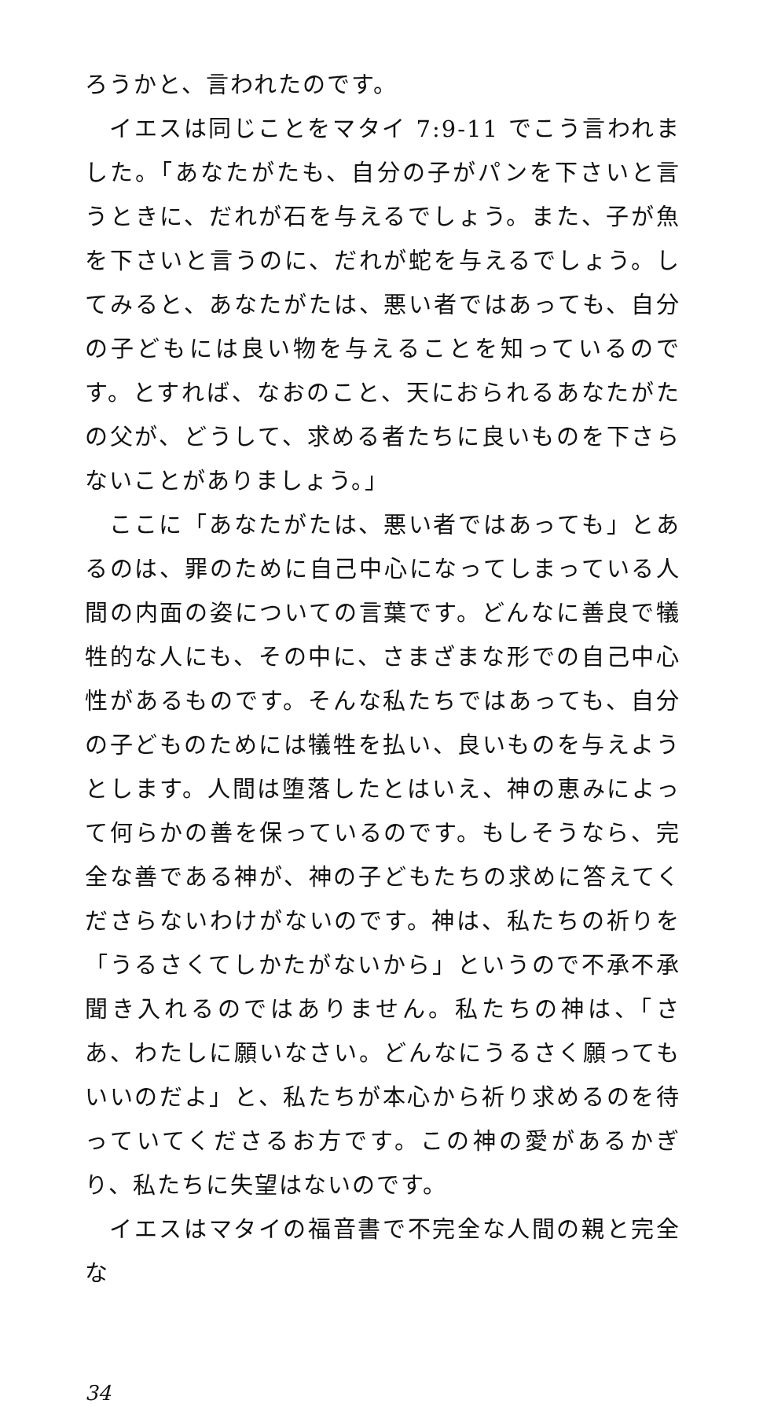ろうかと、言われたのです。
イエスは同じことをマタイ 7:9-11 でこう言われました。「あなたがたも、自分の子がパンを下さいと言うときに、だれが石を与えるでしょう。また、子が魚を下さいと言うのに、だれが蛇を与えるでしょう。してみると、あなたがたは、悪い者ではあっても、自分の子どもには良い物を与えることを知っているのです。とすれば、なおのこと、天におられるあなたがたの父が、どうして、求める者たちに良いものを下さらないことがありましょう。」
ここに「あなたがたは、悪い者ではあっても」とあるのは、罪のために自己中心になってしまっている人間の内面の姿についての言葉です。どんなに善良で犠牲的な人にも、その中に、さまざまな形での自己中心性があるものです。そんな私たちではあっても、自分の子どものためには犠牲を払い、良いものを与えようとします。人間は堕落したとはいえ、神の恵みによって何らかの善を保っているのです。もしそうなら、完全な善である神が、神の子どもたちの求めに答えてくださらないわけがないのです。神は、私たちの祈りを「うるさくてしかたがないから」というので不承不承聞き入れるのではありません。私たちの神は、「さあ、わたしに願いなさい。どんなにうるさく願ってもいいのだよ」と、私たちが本心から祈り求めるのを待っていてくださるお方です。この神の愛があるかぎり、私たちに失望はないのです。
イエスはマタイの福音書で不完全な人間の親と完全な
34